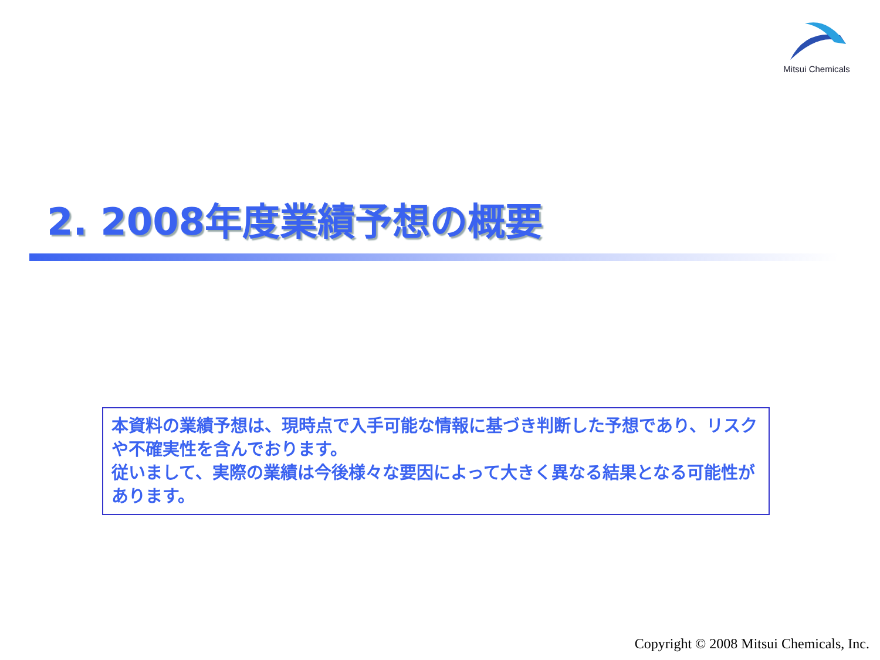Mitsui Chemicals
2. 2008年度業績予想の概要
本資料の業績予想は、現時点で入手可能な情報に基づき判断した予想であり、リスクや不確実性を含んでおります。
従いまして、実際の業績は今後様々な要因によって大きく異なる結果となる可能性があります。
Copyright © 2008 Mitsui Chemicals, Inc.